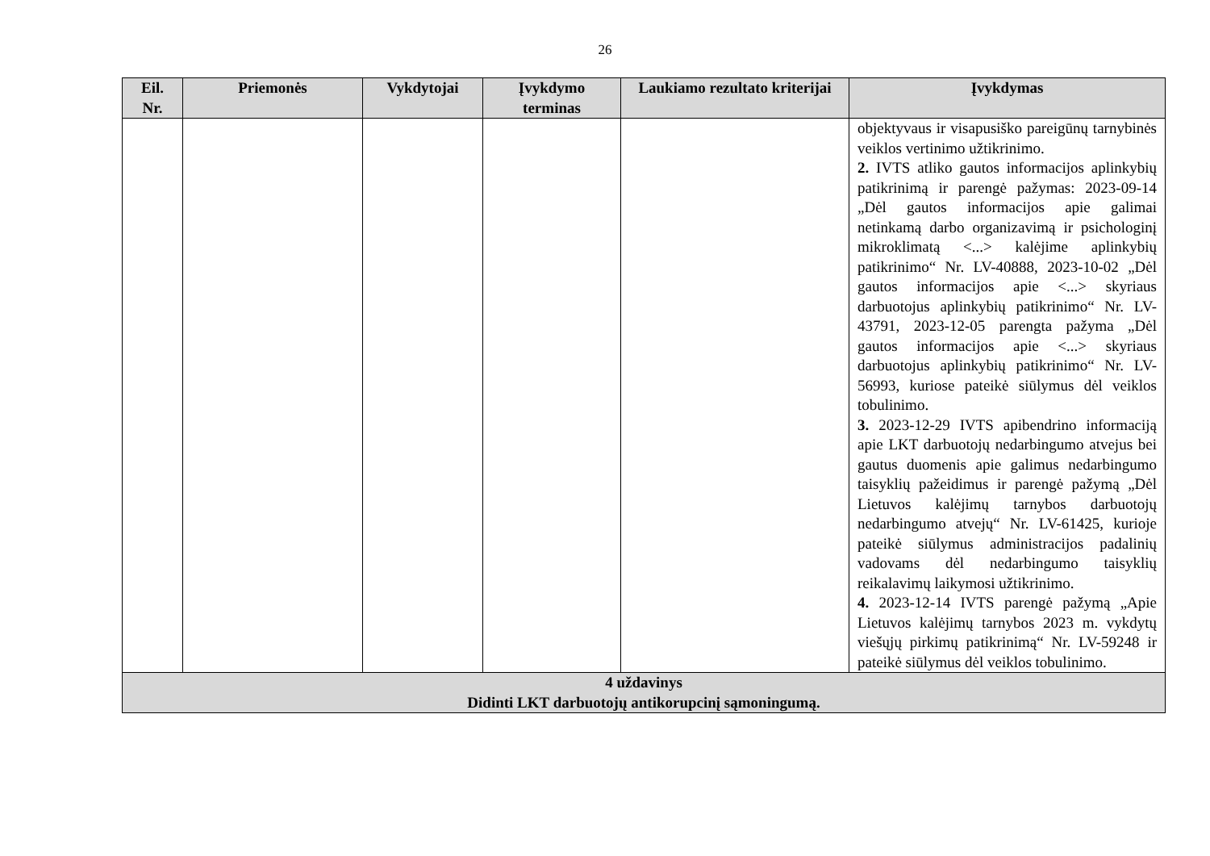26
| Eil. Nr. | Priemonės | Vykdytojai | Įvykdymo terminas | Laukiamo rezultato kriterijai | Įvykdymas |
| --- | --- | --- | --- | --- | --- |
| | | | | | objektyvaus ir visapusiško pareigūnų tarnybinės veiklos vertinimo užtikrinimo. 2. IVTS atliko gautos informacijos aplinkybių patikrinimą ir parengė pažymas: 2023-09-14 „Dėl gautos informacijos apie galimai netinkamą darbo organizavimą ir psichologinį mikroklimatą <...> kalėjime aplinkybių patikrinimo“ Nr. LV-40888, 2023-10-02 „Dėl gautos informacijos apie <...> skyriaus darbuotojus aplinkybių patikrinimo“ Nr. LV-43791, 2023-12-05 parengta pažyma „Dėl gautos informacijos apie <...> skyriaus darbuotojus aplinkybių patikrinimo“ Nr. LV-56993, kuriose pateikė siūlymus dėl veiklos tobulinimo. 3. 2023-12-29 IVTS apibendrino informaciją apie LKT darbuotojų nedarbingumo atvejus bei gautus duomenis apie galimus nedarbingumo taisyklių pažeidimus ir parengė pažymą „Dėl Lietuvos kalėjimų tarnybos darbuotojų nedarbingumo atvejų“ Nr. LV-61425, kurioje pateikė siūlymus administracijos padalinių vadovams dėl nedarbingumo taisyklių reikalavimų laikymosi užtikrinimo. 4. 2023-12-14 IVTS parengė pažymą „Apie Lietuvos kalėjimų tarnybos 2023 m. vykdytų viešųjų pirkimų patikrinimą“ Nr. LV-59248 ir pateikė siūlymus dėl veiklos tobulinimo. |
| 4 uždavinys Didinti LKT darbuotojų antikorupcinį sąmoningumą. | | | | | |